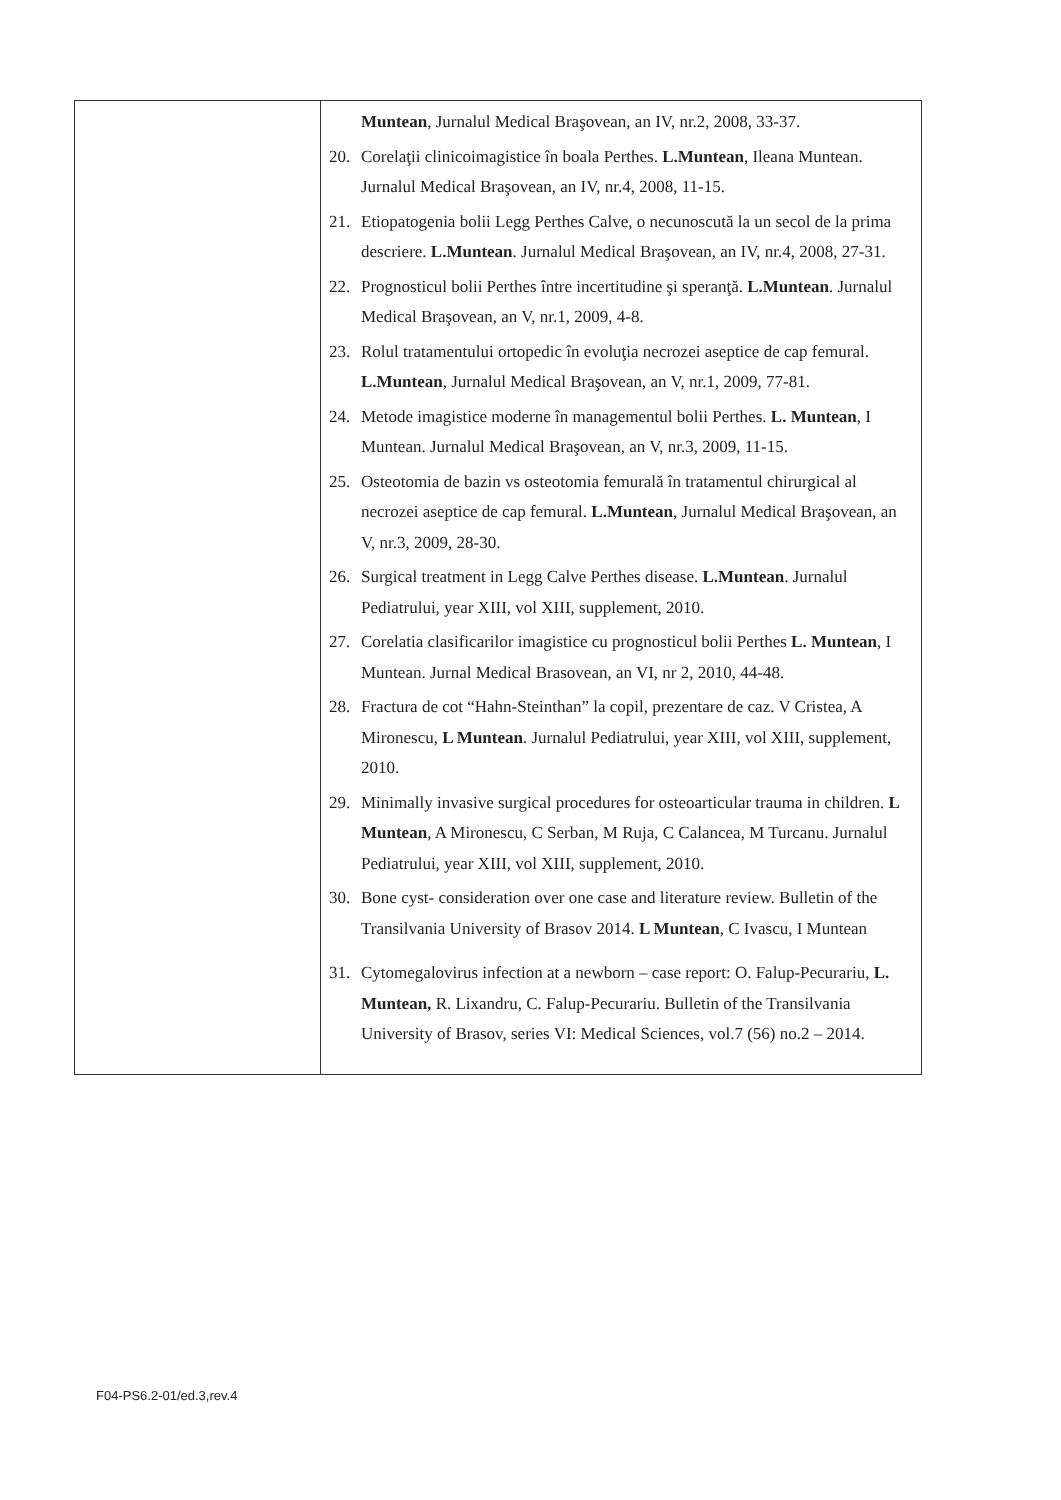| | Muntean , Jurnalul Medical Braşovean, an IV, nr.2, 2008, 33-37. 20. Corelaţii clinicoimagistice în boala Perthes. L.Muntean , Ileana Muntean. Jurnalul Medical Braşovean, an IV, nr.4, 2008, 11-15. 21. Etiopatogenia bolii Legg Perthes Calve, o necunoscută la un secol de la prima descriere. L.Muntean . Jurnalul Medical Braşovean, an IV, nr.4, 2008, 27-31. 22. Prognosticul bolii Perthes între incertitudine şi speranţă. L.Muntean . Jurnalul Medical Braşovean, an V, nr.1, 2009, 4-8. 23. Rolul tratamentului ortopedic în evoluţia necrozei aseptice de cap femural. L.Muntean , Jurnalul Medical Braşovean, an V, nr.1, 2009, 77-81. 24. Metode imagistice moderne în managementul bolii Perthes. L. Muntean , I Muntean. Jurnalul Medical Braşovean, an V, nr.3, 2009, 11-15. 25. Osteotomia de bazin vs osteotomia femurală în tratamentul chirurgical al necrozei aseptice de cap femural. L.Muntean , Jurnalul Medical Braşovean, an V, nr.3, 2009, 28-30. 26. Surgical treatment in Legg Calve Perthes disease. L.Muntean . Jurnalul Pediatrului, year XIII, vol XIII, supplement, 2010. 27. Corelatia clasificarilor imagistice cu prognosticul bolii Perthes L. Muntean , I Muntean. Jurnal Medical Brasovean, an VI, nr 2, 2010, 44-48. 28. Fractura de cot “Hahn-Steinthan” la copil, prezentare de caz. V Cristea, A Mironescu, L Muntean . Jurnalul Pediatrului, year XIII, vol XIII, supplement, 2010. 29. Minimally invasive surgical procedures for osteoarticular trauma in children. L Muntean , A Mironescu, C Serban, M Ruja, C Calancea, M Turcanu. Jurnalul Pediatrului, year XIII, vol XIII, supplement, 2010. 30. Bone cyst- consideration over one case and literature review. Bulletin of the Transilvania University of Brasov 2014. L Muntean , C Ivascu, I Muntean 31. Cytomegalovirus infection at a newborn – case report: O. Falup-Pecurariu, L. Muntean, R. Lixandru, C. Falup-Pecurariu. Bulletin of the Transilvania University of Brasov, series VI: Medical Sciences, vol.7 (56) no.2 – 2014. |
F04-PS6.2-01/ed.3,rev.4